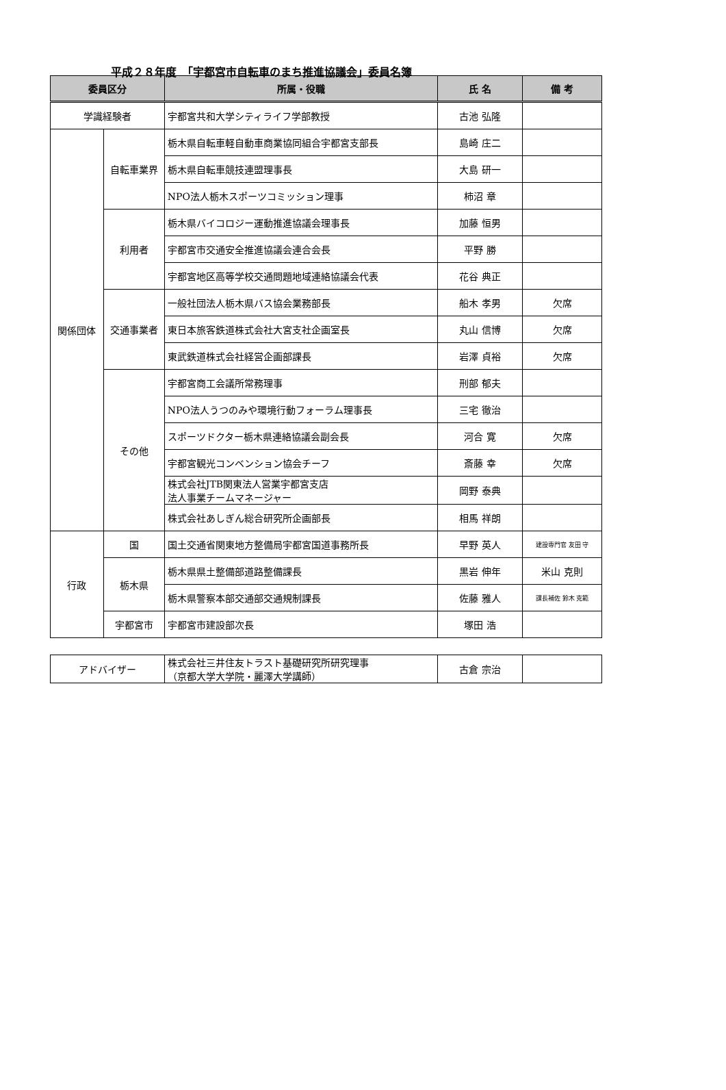平成２８年度　「宇都宮市自転車のまち推進協議会」委員名簿
| 委員区分 | | 所属・役職 | 氏 名 | 備 考 |
| --- | --- | --- | --- | --- |
| 学識経験者 | | 宇都宮共和大学シティライフ学部教授 | 古池 弘隆 | |
| 関係団体 | 自転車業界 | 栃木県自転車軽自動車商業協同組合宇都宮支部長 | 島崎 庄二 | |
| | | 栃木県自転車競技連盟理事長 | 大島 研一 | |
| | | NPO法人栃木スポーツコミッション理事 | 柿沼 章 | |
| | 利用者 | 栃木県バイコロジー運動推進協議会理事長 | 加藤 恒男 | |
| | | 宇都宮市交通安全推進協議会連合会長 | 平野 勝 | |
| | | 宇都宮地区高等学校交通問題地域連絡協議会代表 | 花谷 典正 | |
| | 交通事業者 | 一般社団法人栃木県バス協会業務部長 | 船木 孝男 | 欠席 |
| | | 東日本旅客鉄道株式会社大宮支社企画室長 | 丸山 信博 | 欠席 |
| | | 東武鉄道株式会社経営企画部課長 | 岩澤 貞裕 | 欠席 |
| | その他 | 宇都宮商工会議所常務理事 | 刑部 郁夫 | |
| | | NPO法人うつのみや環境行動フォーラム理事長 | 三宅 徹治 | |
| | | スポーツドクター栃木県連絡協議会副会長 | 河合 寛 | 欠席 |
| | | 宇都宮観光コンベンション協会チーフ | 斎藤 幸 | 欠席 |
| | | 株式会社JTB関東法人営業宇都宮支店 法人事業チームマネージャー | 岡野 泰典 | |
| | | 株式会社あしぎん総合研究所企画部長 | 相馬 祥朗 | |
| 行政 | 国 | 国土交通省関東地方整備局宇都宮国道事務所長 | 早野 英人 | 建設専門官 友田 守 |
| | 栃木県 | 栃木県県土整備部道路整備課長 | 黒岩 伸年 | 米山 克則 |
| | | 栃木県警察本部交通部交通規制課長 | 佐藤 雅人 | 課長補佐 鈴木 克範 |
| | 宇都宮市 | 宇都宮市建設部次長 | 塚田 浩 | |
| アドバイザー | 株式会社三井住友トラスト基礎研究所研究理事 （京都大学大学院・麗澤大学講師） | 古倉 宗治 | |